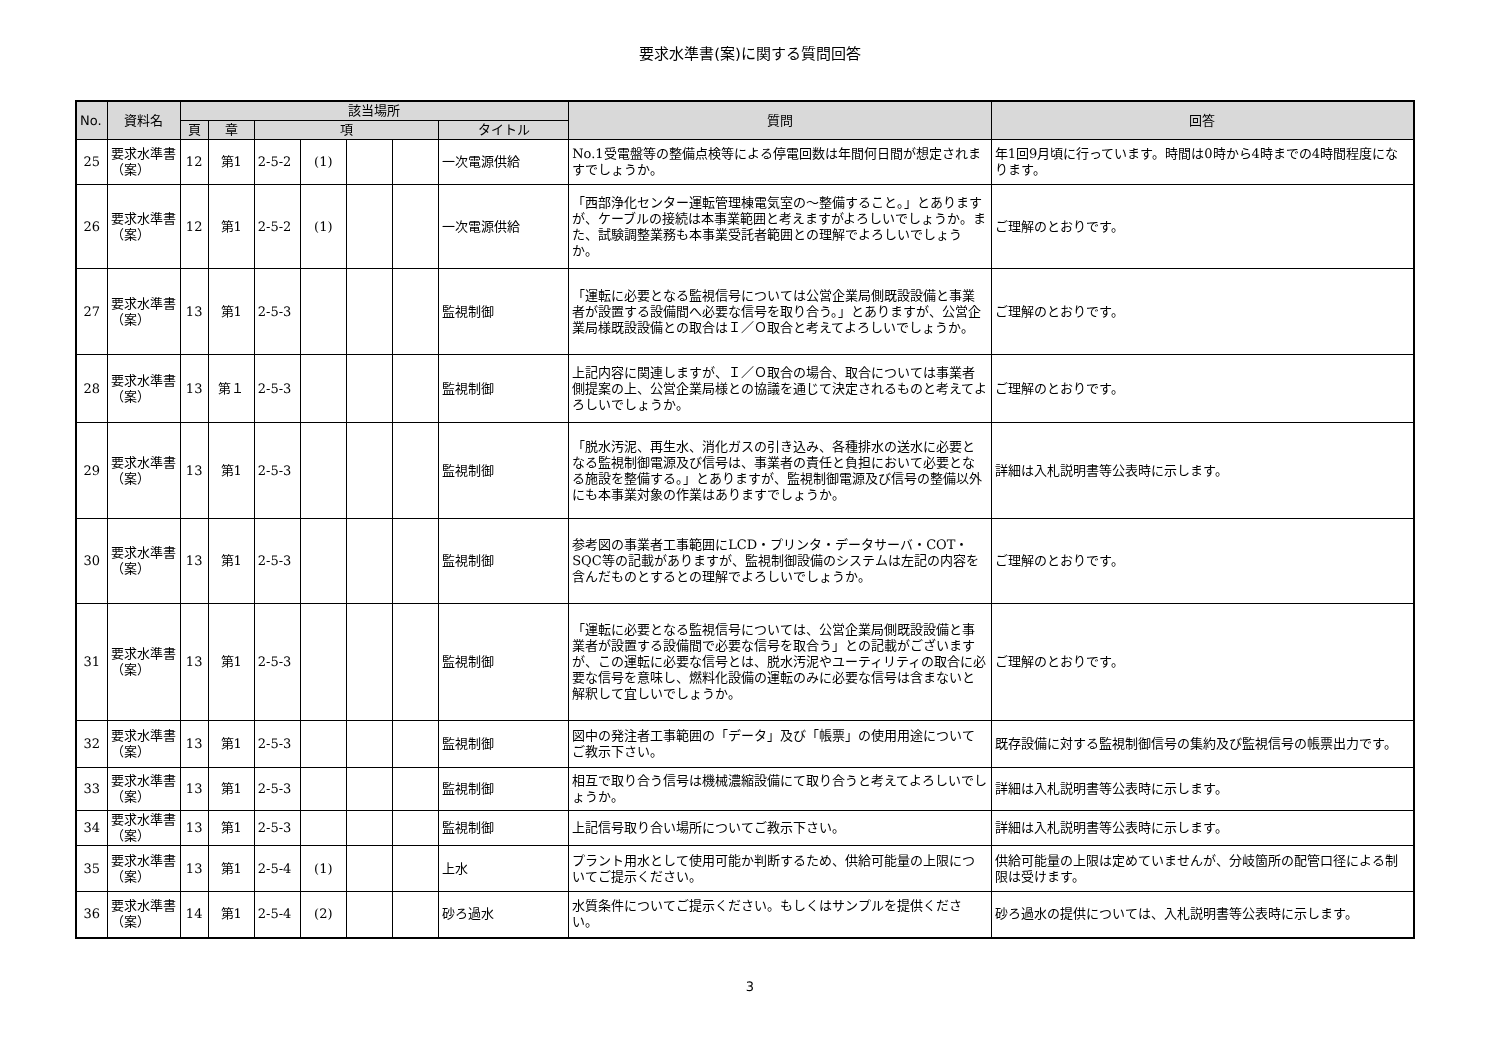要求水準書(案)に関する質問回答
| No. | 資料名 | 該当場所 | | | | | | | 質問 | 回答 |
| --- | --- | --- | --- | --- | --- | --- | --- | --- | --- | --- |
| | | 頁 | 章 | 項 | | | | タイトル | | |
| 25 | 要求水準書（案） | 12 | 第1 | 2-5-2 | (1) | | | 一次電源供給 | No.1受電盤等の整備点検等による停電回数は年間何日間が想定されますでしょうか。 | 年1回9月頃に行っています。時間は0時から4時までの4時間程度になります。 |
| 26 | 要求水準書（案） | 12 | 第1 | 2-5-2 | (1) | | | 一次電源供給 | 「西部浄化センター運転管理棟電気室の～整備すること。」とありますが、ケーブルの接続は本事業範囲と考えますがよろしいでしょうか。また、試験調整業務も本事業受託者範囲との理解でよろしいでしょうか。 | ご理解のとおりです。 |
| 27 | 要求水準書（案） | 13 | 第1 | 2-5-3 | | | | 監視制御 | 「運転に必要となる監視信号については公営企業局側既設設備と事業者が設置する設備間へ必要な信号を取り合う。」とありますが、公営企業局様既設設備との取合はＩ／Ｏ取合と考えてよろしいでしょうか。 | ご理解のとおりです。 |
| 28 | 要求水準書（案） | 13 | 第１ | 2-5-3 | | | | 監視制御 | 上記内容に関連しますが、Ｉ／Ｏ取合の場合、取合については事業者側提案の上、公営企業局様との協議を通じて決定されるものと考えてよろしいでしょうか。 | ご理解のとおりです。 |
| 29 | 要求水準書（案） | 13 | 第1 | 2-5-3 | | | | 監視制御 | 「脱水汚泥、再生水、消化ガスの引き込み、各種排水の送水に必要となる監視制御電源及び信号は、事業者の責任と負担において必要となる施設を整備する。」とありますが、監視制御電源及び信号の整備以外にも本事業対象の作業はありますでしょうか。 | 詳細は入札説明書等公表時に示します。 |
| 30 | 要求水準書（案） | 13 | 第1 | 2-5-3 | | | | 監視制御 | 参考図の事業者工事範囲にLCD・プリンタ・データサーバ・COT・SQC等の記載がありますが、監視制御設備のシステムは左記の内容を含んだものとするとの理解でよろしいでしょうか。 | ご理解のとおりです。 |
| 31 | 要求水準書（案） | 13 | 第1 | 2-5-3 | | | | 監視制御 | 「運転に必要となる監視信号については、公営企業局側既設設備と事業者が設置する設備間で必要な信号を取合う」との記載がございますが、この運転に必要な信号とは、脱水汚泥やユーティリティの取合に必要な信号を意味し、燃料化設備の運転のみに必要な信号は含まないと解釈して宜しいでしょうか。 | ご理解のとおりです。 |
| 32 | 要求水準書（案） | 13 | 第1 | 2-5-3 | | | | 監視制御 | 図中の発注者工事範囲の「データ」及び「帳票」の使用用途についてご教示下さい。 | 既存設備に対する監視制御信号の集約及び監視信号の帳票出力です。 |
| 33 | 要求水準書（案） | 13 | 第1 | 2-5-3 | | | | 監視制御 | 相互で取り合う信号は機械濃縮設備にて取り合うと考えてよろしいでしょうか。 | 詳細は入札説明書等公表時に示します。 |
| 34 | 要求水準書（案） | 13 | 第1 | 2-5-3 | | | | 監視制御 | 上記信号取り合い場所についてご教示下さい。 | 詳細は入札説明書等公表時に示します。 |
| 35 | 要求水準書（案） | 13 | 第1 | 2-5-4 | (1) | | | 上水 | プラント用水として使用可能か判断するため、供給可能量の上限についてご提示ください。 | 供給可能量の上限は定めていませんが、分岐箇所の配管口径による制限は受けます。 |
| 36 | 要求水準書（案） | 14 | 第1 | 2-5-4 | (2) | | | 砂ろ過水 | 水質条件についてご提示ください。もしくはサンプルを提供ください。 | 砂ろ過水の提供については、入札説明書等公表時に示します。 |
3